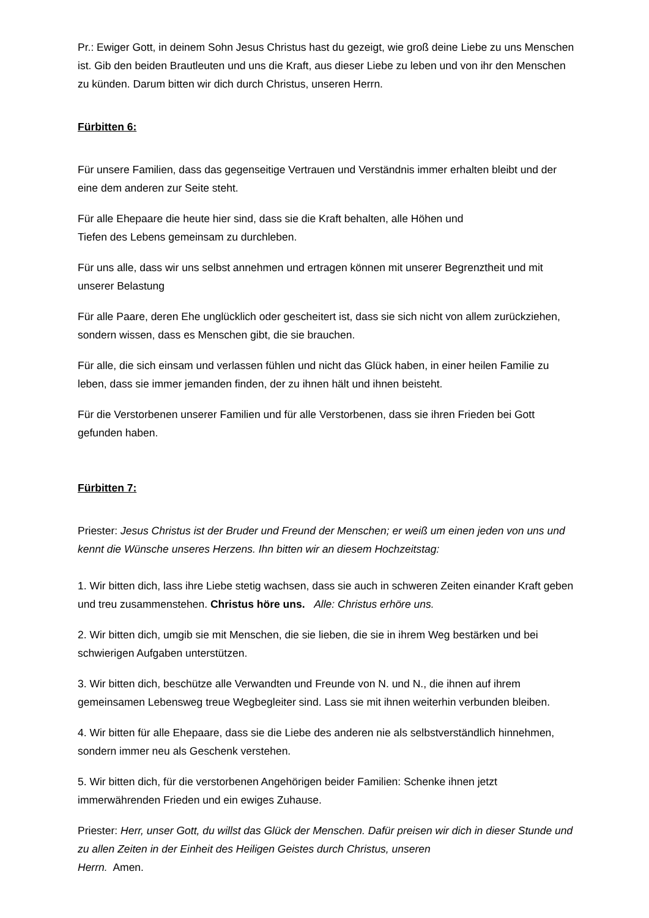Pr.: Ewiger Gott, in deinem Sohn Jesus Christus hast du gezeigt, wie groß deine Liebe zu uns Menschen ist. Gib den beiden Brautleuten und uns die Kraft, aus dieser Liebe zu leben und von ihr den Menschen zu künden. Darum bitten wir dich durch Christus, unseren Herrn.
Fürbitten 6:
Für unsere Familien, dass das gegenseitige Vertrauen und Verständnis immer erhalten bleibt und der eine dem anderen zur Seite steht.
Für alle Ehepaare die heute hier sind, dass sie die Kraft behalten, alle Höhen und
Tiefen des Lebens gemeinsam zu durchleben.
Für uns alle, dass wir uns selbst annehmen und ertragen können mit unserer Begrenztheit und mit unserer Belastung
Für alle Paare, deren Ehe unglücklich oder gescheitert ist, dass sie sich nicht von allem zurückziehen, sondern wissen, dass es Menschen gibt, die sie brauchen.
Für alle, die sich einsam und verlassen fühlen und nicht das Glück haben, in einer heilen Familie zu leben, dass sie immer jemanden finden, der zu ihnen hält und ihnen beisteht.
Für die Verstorbenen unserer Familien und für alle Verstorbenen, dass sie ihren Frieden bei Gott gefunden haben.
Fürbitten 7:
Priester: Jesus Christus ist der Bruder und Freund der Menschen; er weiß um einen jeden von uns und kennt die Wünsche unseres Herzens. Ihn bitten wir an diesem Hochzeitstag:
1. Wir bitten dich, lass ihre Liebe stetig wachsen, dass sie auch in schweren Zeiten einander Kraft geben und treu zusammenstehen. Christus höre uns. Alle: Christus erhöre uns.
2. Wir bitten dich, umgib sie mit Menschen, die sie lieben, die sie in ihrem Weg bestärken und bei schwierigen Aufgaben unterstützen.
3. Wir bitten dich, beschütze alle Verwandten und Freunde von N. und N., die ihnen auf ihrem gemeinsamen Lebensweg treue Wegbegleiter sind. Lass sie mit ihnen weiterhin verbunden bleiben.
4. Wir bitten für alle Ehepaare, dass sie die Liebe des anderen nie als selbstverständlich hinnehmen, sondern immer neu als Geschenk verstehen.
5. Wir bitten dich, für die verstorbenen Angehörigen beider Familien: Schenke ihnen jetzt immerwährenden Frieden und ein ewiges Zuhause.
Priester: Herr, unser Gott, du willst das Glück der Menschen. Dafür preisen wir dich in dieser Stunde und zu allen Zeiten in der Einheit des Heiligen Geistes durch Christus, unseren
Herrn. Amen.